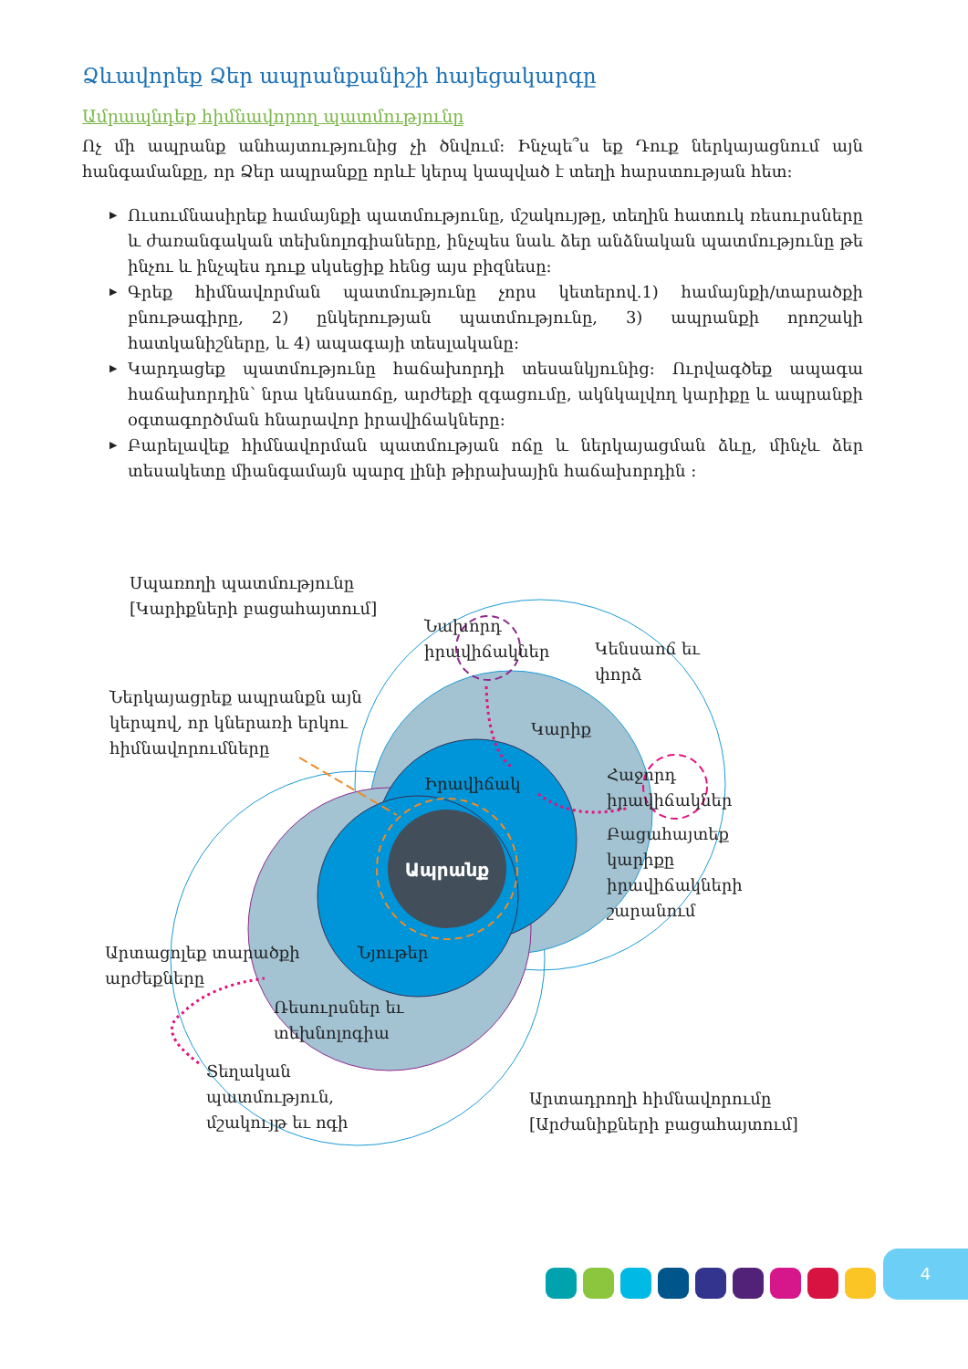Ձևավորեք Ձեր ապրանքանիշի հայեցակարգը
Ամրապնդեք հիմնավորող պատմությունը
Ոչ մի ապրանք անհայտությունից չի ծնվում: Ինչպե՞ս եք Դուք ներկայացնում այն հանգամանքը, որ Ձեր ապրանքը որևէ կերպ կապված է տեղի հարստության հետ:
▶ Ուսումնասիրեք համայնքի պատմությունը, մշակույթը, տեղին հատուկ ռեսուրսները և ժառանգական տեխնոլոգիաները, ինչպես նաև ձեր անձնական պատմությունը թե ինչու և ինչպես դուք սկսեցիք հենց այս բիզնեսը:
▶ Գրեք հիմնավորման պատմությունը չորս կետերով.1) համայնքի/տարածքի բնութագիրը, 2) ընկերության պատմությունը, 3) ապրանքի որոշակի հատկանիշները, և 4) ապագայի տեսլականը:
▶ Կարդացեք պատմությունը հաճախորդի տեսանկյունից: Ուրվագծեք ապագա հաճախորդին՝ նրա կենսաոճը, արժեքի զգացումը, ակնկալվող կարիքը և ապրանքի օգտագործման հնարավոր իրավիճակները:
▶ Բարելավեք հիմնավորման պատմության ոճը և ներկայացման ձևը, մինչև ձեր տեսակետը միանգամայն պարզ լինի թիրախային հաճախորդին :
Ապրանք
Սպառողի պատմությունը
[Կարիքների բացահայտում]
Նախորդ
իրավիճակներ
Կենսաոճ եւ
փորձ
Ներկայացրեք ապրանքն այն
կերպով, որ կներառի երկու
հիմնավորումները
Կարիք
Իրավիճակ
Հաջորդ
իրավիճակներ
Բացահայտեք
կարիքը
իրավիճակների
շարանում
Արտացոլեք տարածքի
արժեքները
Նյութեր
Ռեսուրսներ եւ
տեխնոլոգիա
Տեղական
պատմություն,
մշակույթ եւ ոգի
Արտադրողի հիմնավորումը
[Արժանիքների բացահայտում]
4